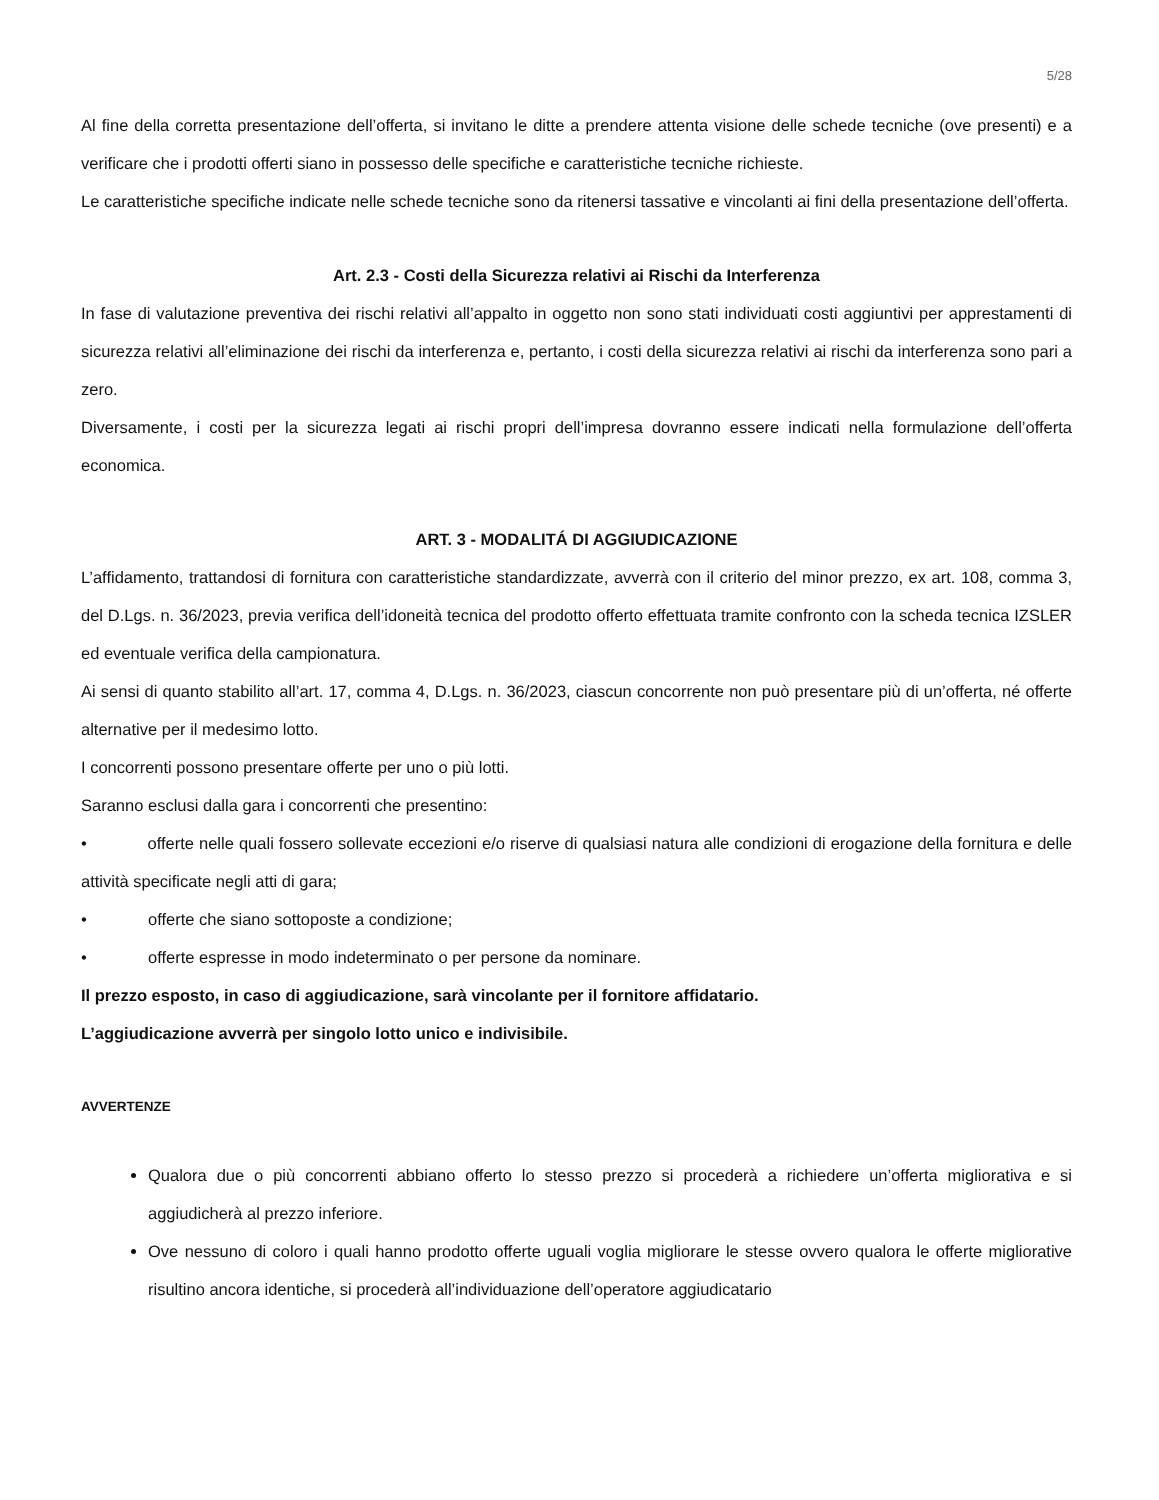5/28
Al fine della corretta presentazione dell’offerta, si invitano le ditte a prendere attenta visione delle schede tecniche (ove presenti) e a verificare che i prodotti offerti siano in possesso delle specifiche e caratteristiche tecniche richieste.
Le caratteristiche specifiche indicate nelle schede tecniche sono da ritenersi tassative e vincolanti ai fini della presentazione dell’offerta.
Art. 2.3 - Costi della Sicurezza relativi ai Rischi da Interferenza
In fase di valutazione preventiva dei rischi relativi all’appalto in oggetto non sono stati individuati costi aggiuntivi per apprestamenti di sicurezza relativi all’eliminazione dei rischi da interferenza e, pertanto, i costi della sicurezza relativi ai rischi da interferenza sono pari a zero.
Diversamente, i costi per la sicurezza legati ai rischi propri dell’impresa dovranno essere indicati nella formulazione dell’offerta economica.
ART. 3 - MODALITÁ DI AGGIUDICAZIONE
L’affidamento, trattandosi di fornitura con caratteristiche standardizzate, avverrà con il criterio del minor prezzo, ex art. 108, comma 3, del D.Lgs. n. 36/2023, previa verifica dell’idoneità tecnica del prodotto offerto effettuata tramite confronto con la scheda tecnica IZSLER ed eventuale verifica della campionatura.
Ai sensi di quanto stabilito all’art. 17, comma 4, D.Lgs. n. 36/2023, ciascun concorrente non può presentare più di un’offerta, né offerte alternative per il medesimo lotto.
I concorrenti possono presentare offerte per uno o più lotti.
Saranno esclusi dalla gara i concorrenti che presentino:
• offerte nelle quali fossero sollevate eccezioni e/o riserve di qualsiasi natura alle condizioni di erogazione della fornitura e delle attività specificate negli atti di gara;
• offerte che siano sottoposte a condizione;
• offerte espresse in modo indeterminato o per persone da nominare.
Il prezzo esposto, in caso di aggiudicazione, sarà vincolante per il fornitore affidatario.
L’aggiudicazione avverrà per singolo lotto unico e indivisibile.
AVVERTENZE
Qualora due o più concorrenti abbiano offerto lo stesso prezzo si procederà a richiedere un’offerta migliorativa e si aggiudicherà al prezzo inferiore.
Ove nessuno di coloro i quali hanno prodotto offerte uguali voglia migliorare le stesse ovvero qualora le offerte migliorative risultino ancora identiche, si procederà all’individuazione dell’operatore aggiudicatario